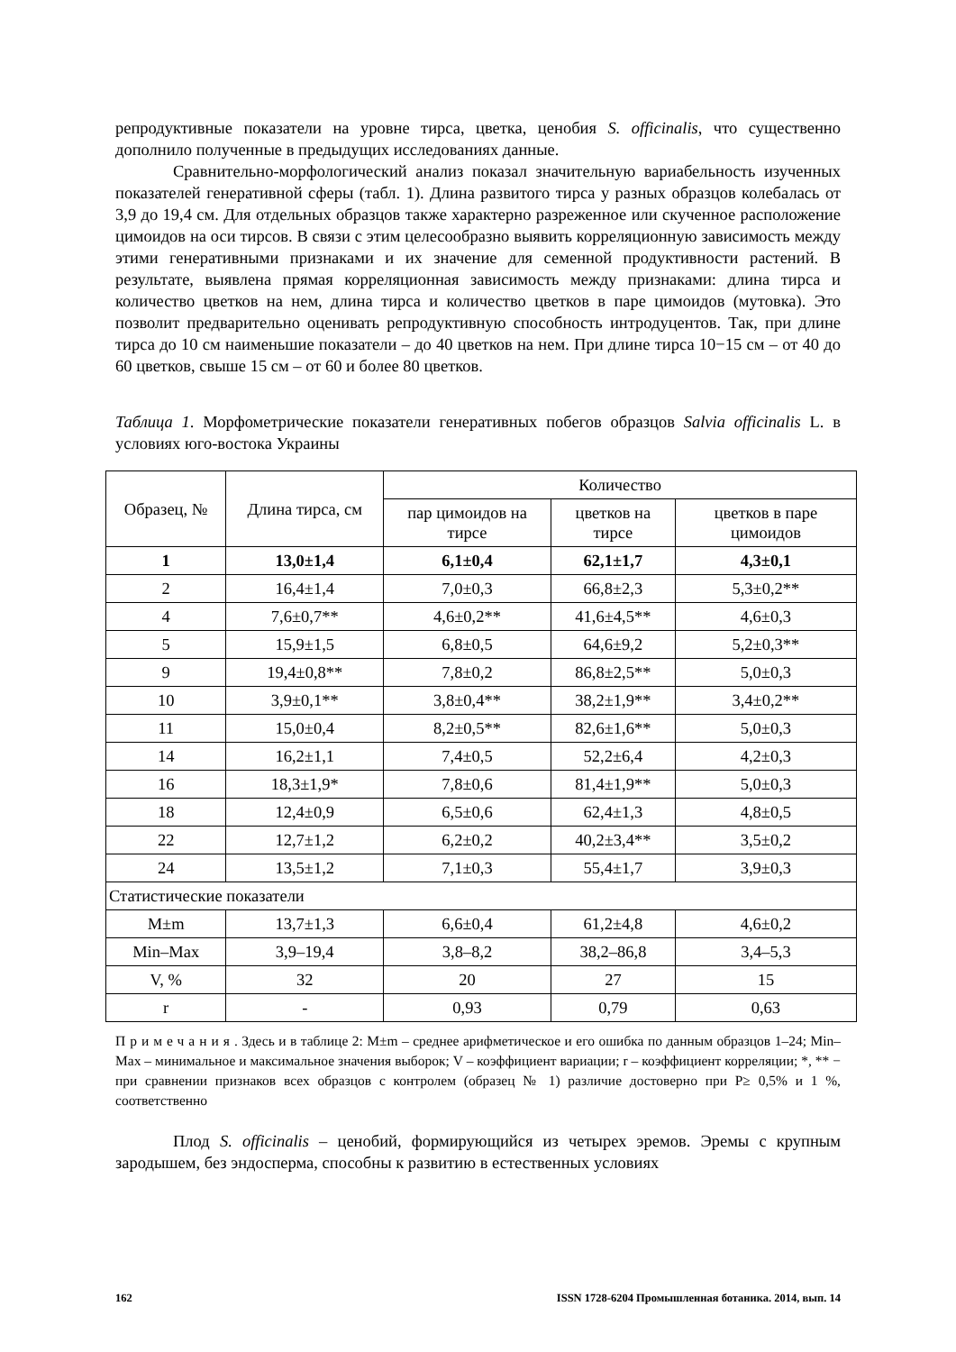репродуктивные показатели на уровне тирса, цветка, ценобия S. officinalis, что существенно дополнило полученные в предыдущих исследованиях данные.
Сравнительно-морфологический анализ показал значительную вариабельность изученных показателей генеративной сферы (табл. 1). Длина развитого тирса у разных образцов колебалась от 3,9 до 19,4 см. Для отдельных образцов также характерно разреженное или скученное расположение цимоидов на оси тирсов. В связи с этим целесообразно выявить корреляционную зависимость между этими генеративными признаками и их значение для семенной продуктивности растений. В результате, выявлена прямая корреляционная зависимость между признаками: длина тирса и количество цветков на нем, длина тирса и количество цветков в паре цимоидов (мутовка). Это позволит предварительно оценивать репродуктивную способность интродуцентов. Так, при длине тирса до 10 см наименьшие показатели – до 40 цветков на нем. При длине тирса 10−15 см – от 40 до 60 цветков, свыше 15 см – от 60 и более 80 цветков.
Таблица 1. Морфометрические показатели генеративных побегов образцов Salvia officinalis L. в условиях юго-востока Украины
| Образец, № | Длина тирса, см | Количество | | |
| --- | --- | --- | --- | --- |
| | | пар цимоидов на тирсе | цветков на тирсе | цветков в паре цимоидов |
| 1 | 13,0±1,4 | 6,1±0,4 | 62,1±1,7 | 4,3±0,1 |
| 2 | 16,4±1,4 | 7,0±0,3 | 66,8±2,3 | 5,3±0,2** |
| 4 | 7,6±0,7** | 4,6±0,2** | 41,6±4,5** | 4,6±0,3 |
| 5 | 15,9±1,5 | 6,8±0,5 | 64,6±9,2 | 5,2±0,3** |
| 9 | 19,4±0,8** | 7,8±0,2 | 86,8±2,5** | 5,0±0,3 |
| 10 | 3,9±0,1** | 3,8±0,4** | 38,2±1,9** | 3,4±0,2** |
| 11 | 15,0±0,4 | 8,2±0,5** | 82,6±1,6** | 5,0±0,3 |
| 14 | 16,2±1,1 | 7,4±0,5 | 52,2±6,4 | 4,2±0,3 |
| 16 | 18,3±1,9* | 7,8±0,6 | 81,4±1,9** | 5,0±0,3 |
| 18 | 12,4±0,9 | 6,5±0,6 | 62,4±1,3 | 4,8±0,5 |
| 22 | 12,7±1,2 | 6,2±0,2 | 40,2±3,4** | 3,5±0,2 |
| 24 | 13,5±1,2 | 7,1±0,3 | 55,4±1,7 | 3,9±0,3 |
| Статистические показатели | | | | |
| M±m | 13,7±1,3 | 6,6±0,4 | 61,2±4,8 | 4,6±0,2 |
| Min–Max | 3,9–19,4 | 3,8–8,2 | 38,2–86,8 | 3,4–5,3 |
| V, % | 32 | 20 | 27 | 15 |
| r | - | 0,93 | 0,79 | 0,63 |
Примечания. Здесь и в таблице 2: M±m – среднее арифметическое и его ошибка по данным образцов 1–24; Min–Max – минимальное и максимальное значения выборок; V – коэффициент вариации; r – коэффициент корреляции; *, ** − при сравнении признаков всех образцов с контролем (образец № 1) различие достоверно при P≥ 0,5% и 1 %, соответственно
Плод S. officinalis – ценобий, формирующийся из четырех эремов. Эремы с крупным зародышем, без эндосперма, способны к развитию в естественных условиях
162 ISSN 1728-6204 Промышленная ботаника. 2014, вып. 14